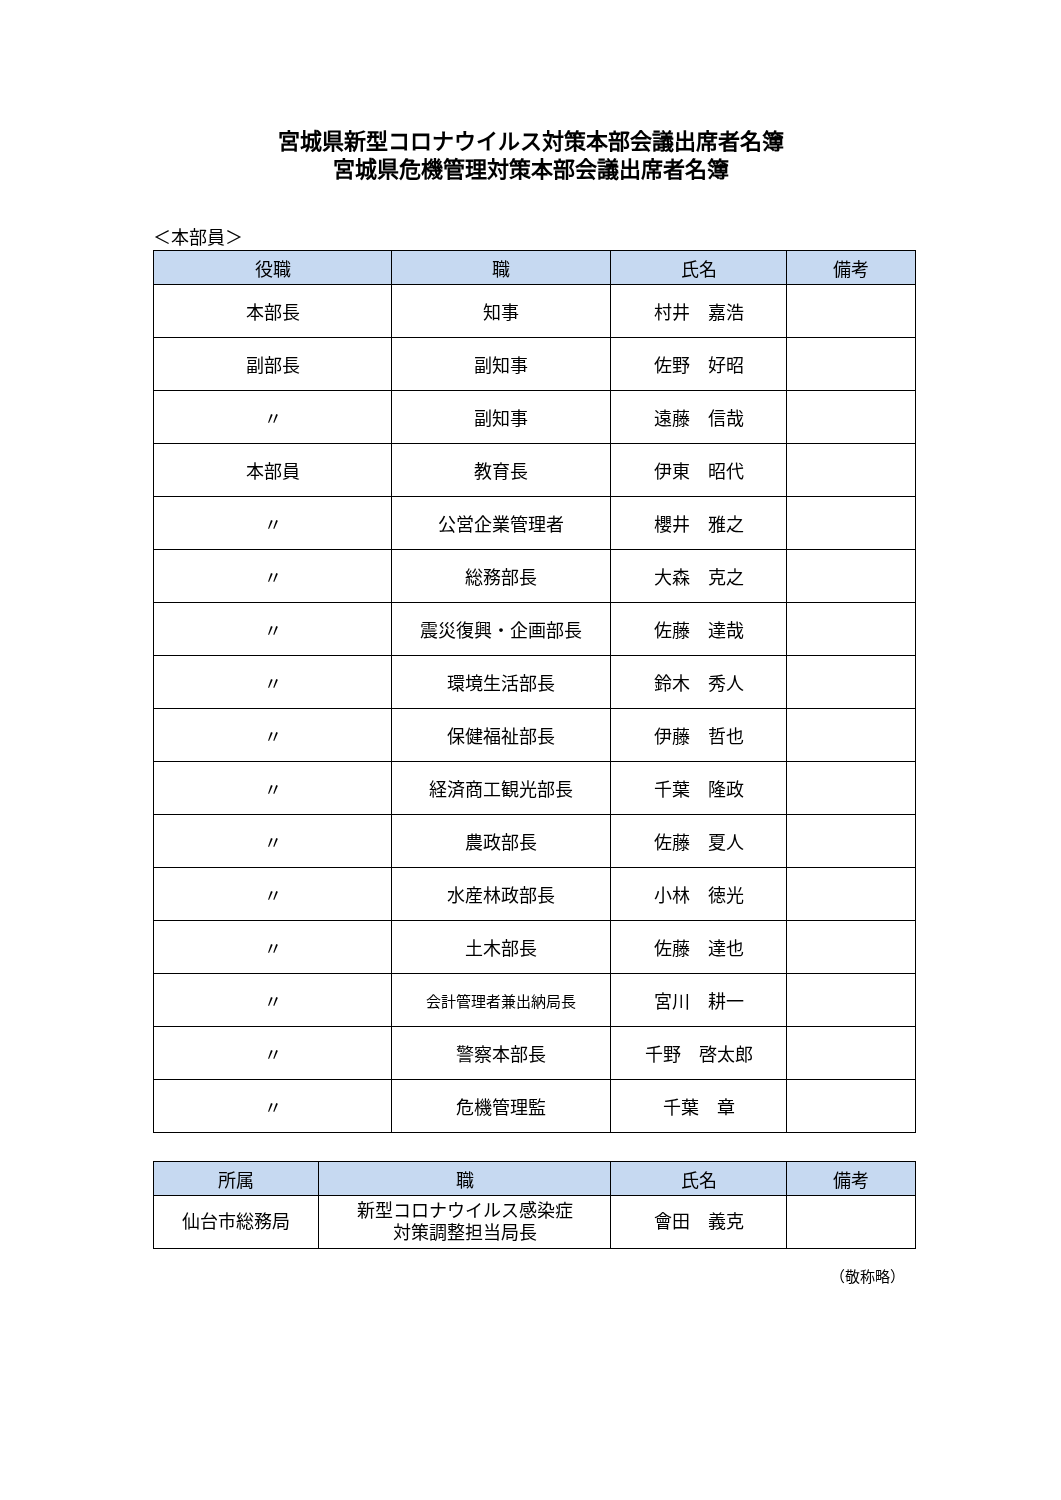宮城県新型コロナウイルス対策本部会議出席者名簿
宮城県危機管理対策本部会議出席者名簿
＜本部員＞
| 役職 | 職 | 氏名 | 備考 |
| --- | --- | --- | --- |
| 本部長 | 知事 | 村井 嘉浩 | |
| 副部長 | 副知事 | 佐野 好昭 | |
| 〃 | 副知事 | 遠藤 信哉 | |
| 本部員 | 教育長 | 伊東 昭代 | |
| 〃 | 公営企業管理者 | 櫻井 雅之 | |
| 〃 | 総務部長 | 大森 克之 | |
| 〃 | 震災復興・企画部長 | 佐藤 達哉 | |
| 〃 | 環境生活部長 | 鈴木 秀人 | |
| 〃 | 保健福祉部長 | 伊藤 哲也 | |
| 〃 | 経済商工観光部長 | 千葉 隆政 | |
| 〃 | 農政部長 | 佐藤 夏人 | |
| 〃 | 水産林政部長 | 小林 徳光 | |
| 〃 | 土木部長 | 佐藤 達也 | |
| 〃 | 会計管理者兼出納局長 | 宮川 耕一 | |
| 〃 | 警察本部長 | 千野 啓太郎 | |
| 〃 | 危機管理監 | 千葉 章 | |
| 所属 | 職 | 氏名 | 備考 |
| --- | --- | --- | --- |
| 仙台市総務局 | 新型コロナウイルス感染症 対策調整担当局長 | 會田 義克 | |
（敬称略）